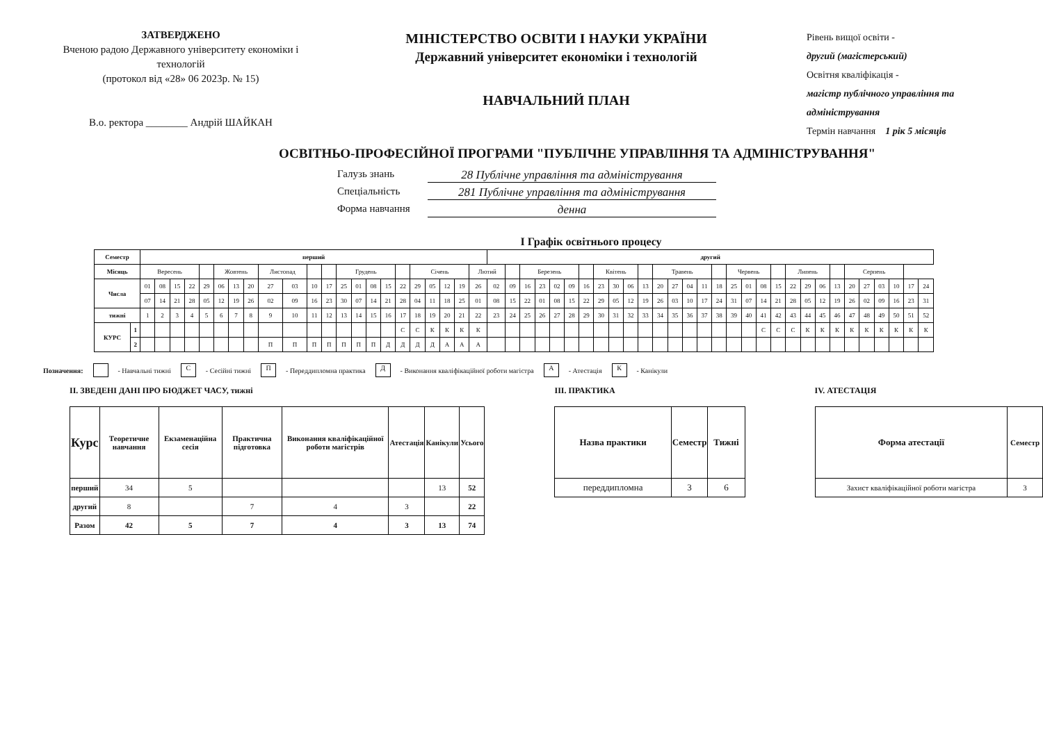ЗАТВЕРДЖЕНО
Вченою радою Державного університету економіки і технологій
(протокол від «28» 06 2023р. № 15)
В.о. ректора ________ Андрій ШАЙКАН
МІНІСТЕРСТВО ОСВІТИ І НАУКИ УКРАЇНИ
Державний університет економіки і технологій
НАВЧАЛЬНИЙ ПЛАН
Рівень вищої освіти -
другий (магістерський)
Освітня кваліфікація -
магістр публічного управління та адміністрування
Термін навчання 1 рік 5 місяців
ОСВІТНЬО-ПРОФЕСІЙНОЇ ПРОГРАМИ "ПУБЛІЧНЕ УПРАВЛІННЯ ТА АДМІНІСТРУВАННЯ"
Галузь знань 28 Публічне управління та адміністрування
Спеціальність 281 Публічне управління та адміністрування
Форма навчання денна
I Графік освітнього процесу
| Семестр | | перший | | | | | | | | | | | | | | | | | | | | | | другий | | | | | | | | | | | | | | | | | | | | | | | | | | | | | |
| --- | --- | --- | --- | --- | --- | --- | --- | --- | --- | --- | --- | --- | --- | --- | --- | --- | --- | --- | --- | --- | --- | --- | --- | --- | --- | --- | --- | --- | --- | --- | --- | --- | --- | --- | --- | --- | --- | --- | --- | --- | --- | --- | --- | --- | --- | --- | --- | --- | --- | --- | --- | --- | --- |
| Місяць | | Вересень | | | | | Жовтень | | | Листопад | | | | Грудень | | | | | Січень | | | | Лютий | | | Березень | | | | | Квітень | | | | Травень | | | | | Червень | | | | Липень | | | | Серпень | | | | | |
| Числа | | 01 | 08 | 15 | 22 | 29 | 06 | 13 | 20 | 27 | 03 | 10 | 17 | 25 | 01 | 08 | 15 | 22 | 29 | 05 | 12 | 19 | 26 | 02 | 09 | 16 | 23 | 02 | 09 | 16 | 23 | 30 | 06 | 13 | 20 | 27 | 04 | 11 | 18 | 25 | 01 | 08 | 15 | 22 | 29 | 06 | 13 | 20 | 27 | 03 | 10 | 17 | 24 |
| | | 07 | 14 | 21 | 28 | 05 | 12 | 19 | 26 | 02 | 09 | 16 | 23 | 30 | 07 | 14 | 21 | 28 | 04 | 11 | 18 | 25 | 01 | 08 | 15 | 22 | 01 | 08 | 15 | 22 | 29 | 05 | 12 | 19 | 26 | 03 | 10 | 17 | 24 | 31 | 07 | 14 | 21 | 28 | 05 | 12 | 19 | 26 | 02 | 09 | 16 | 23 | 31 |
| тижні | | 1 | 2 | 3 | 4 | 5 | 6 | 7 | 8 | 9 | 10 | 11 | 12 | 13 | 14 | 15 | 16 | 17 | 18 | 19 | 20 | 21 | 22 | 23 | 24 | 25 | 26 | 27 | 28 | 29 | 30 | 31 | 32 | 33 | 34 | 35 | 36 | 37 | 38 | 39 | 40 | 41 | 42 | 43 | 44 | 45 | 46 | 47 | 48 | 49 | 50 | 51 | 52 |
| КУРС | 1 | | | | | | | | | | | | | | | | | С | С | К | К | К | К | | | | | | | | | | | | | | | | | | | С | С | С | К | К | К | К | К | К | К | К | К |
| | 2 | | | | | | | | | П | П | П | П | П | П | П | Д | Д | Д | Д | А | А | А | | | | | | | | | | | | | | | | | | | | | | | | | | | | | | |
Позначення: - Навчальні тижні С - Сесійні тижні П - Переддипломна практика Д - Виконання кваліфікаційної роботи магістра А - Атестація К - Канікули
II. ЗВЕДЕНІ ДАНІ ПРО БЮДЖЕТ ЧАСУ, тижні
| Курс | Теоретичне навчання | Екзаменаційна сесія | Практична підготовка | Виконання кваліфікаційної роботи магістрів | Атестація | Канікули | Усього |
| --- | --- | --- | --- | --- | --- | --- | --- |
| перший | 34 | 5 | | | | 13 | 52 |
| другий | 8 | | 7 | 4 | 3 | | 22 |
| Разом | 42 | 5 | 7 | 4 | 3 | 13 | 74 |
III. ПРАКТИКА
| Назва практики | Семестр | Тижні |
| --- | --- | --- |
| переддипломна | 3 | 6 |
IV. АТЕСТАЦІЯ
| Форма атестації | Семестр |
| --- | --- |
| Захист кваліфікаційної роботи магістра | 3 |